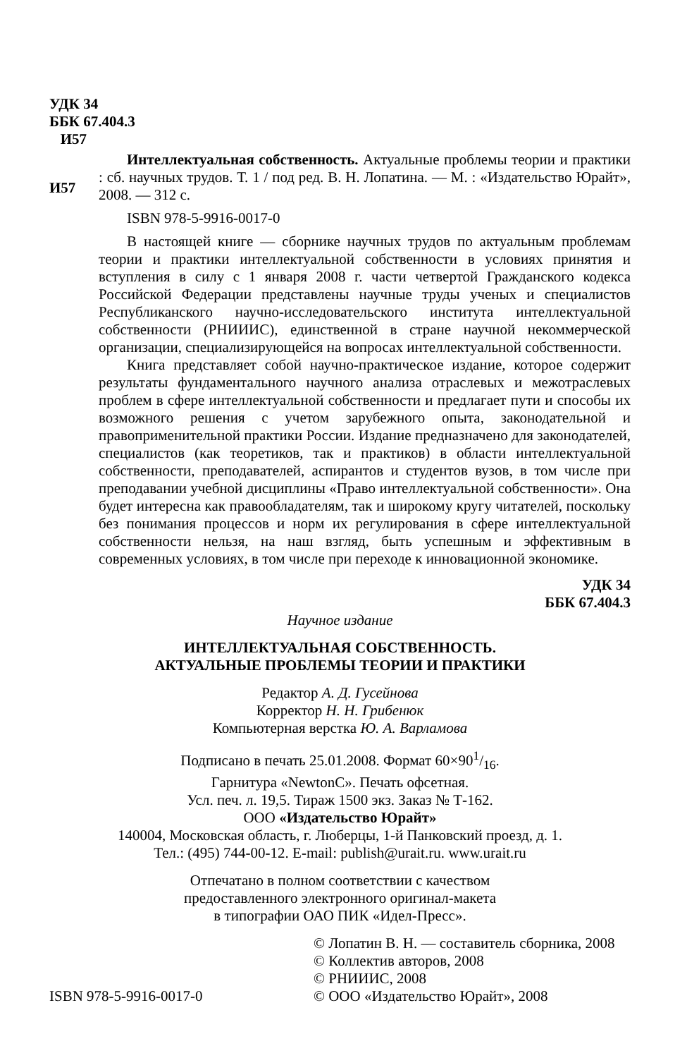УДК 34
ББК 67.404.3
И57
И57
Интеллектуальная собственность. Актуальные проблемы теории и практики : сб. научных трудов. Т. 1 / под ред. В. Н. Лопатина. — М. : «Издательство Юрайт», 2008. — 312 с.
ISBN 978-5-9916-0017-0
В настоящей книге — сборнике научных трудов по актуальным проблемам теории и практики интеллектуальной собственности в условиях принятия и вступления в силу с 1 января 2008 г. части четвертой Гражданского кодекса Российской Федерации представлены научные труды ученых и специалистов Республиканского научно-исследовательского института интеллектуальной собственности (РНИИИС), единственной в стране научной некоммерческой организации, специализирующейся на вопросах интеллектуальной собственности.
Книга представляет собой научно-практическое издание, которое содержит результаты фундаментального научного анализа отраслевых и межотраслевых проблем в сфере интеллектуальной собственности и предлагает пути и способы их возможного решения с учетом зарубежного опыта, законодательной и правоприменительной практики России. Издание предназначено для законодателей, специалистов (как теоретиков, так и практиков) в области интеллектуальной собственности, преподавателей, аспирантов и студентов вузов, в том числе при преподавании учебной дисциплины «Право интеллектуальной собственности». Она будет интересна как правообладателям, так и широкому кругу читателей, поскольку без понимания процессов и норм их регулирования в сфере интеллектуальной собственности нельзя, на наш взгляд, быть успешным и эффективным в современных условиях, в том числе при переходе к инновационной экономике.
УДК 34
ББК 67.404.3
Научное издание
ИНТЕЛЛЕКТУАЛЬНАЯ СОБСТВЕННОСТЬ.
АКТУАЛЬНЫЕ ПРОБЛЕМЫ ТЕОРИИ И ПРАКТИКИ
Редактор А. Д. Гусейнова
Корректор Н. Н. Грибенюк
Компьютерная верстка Ю. А. Варламова
Подписано в печать 25.01.2008. Формат 60×901/16.
Гарнитура «NewtonC». Печать офсетная.
Усл. печ. л. 19,5. Тираж 1500 экз. Заказ № Т-162.
ООО «Издательство Юрайт»
140004, Московская область, г. Люберцы, 1-й Панковский проезд, д. 1.
Тел.: (495) 744-00-12. E-mail: publish@urait.ru. www.urait.ru
Отпечатано в полном соответствии с качеством
предоставленного электронного оригинал-макета
в типографии ОАО ПИК «Идел-Пресс».
ISBN 978-5-9916-0017-0
© Лопатин В. Н. — составитель сборника, 2008
© Коллектив авторов, 2008
© РНИИИС, 2008
© ООО «Издательство Юрайт», 2008